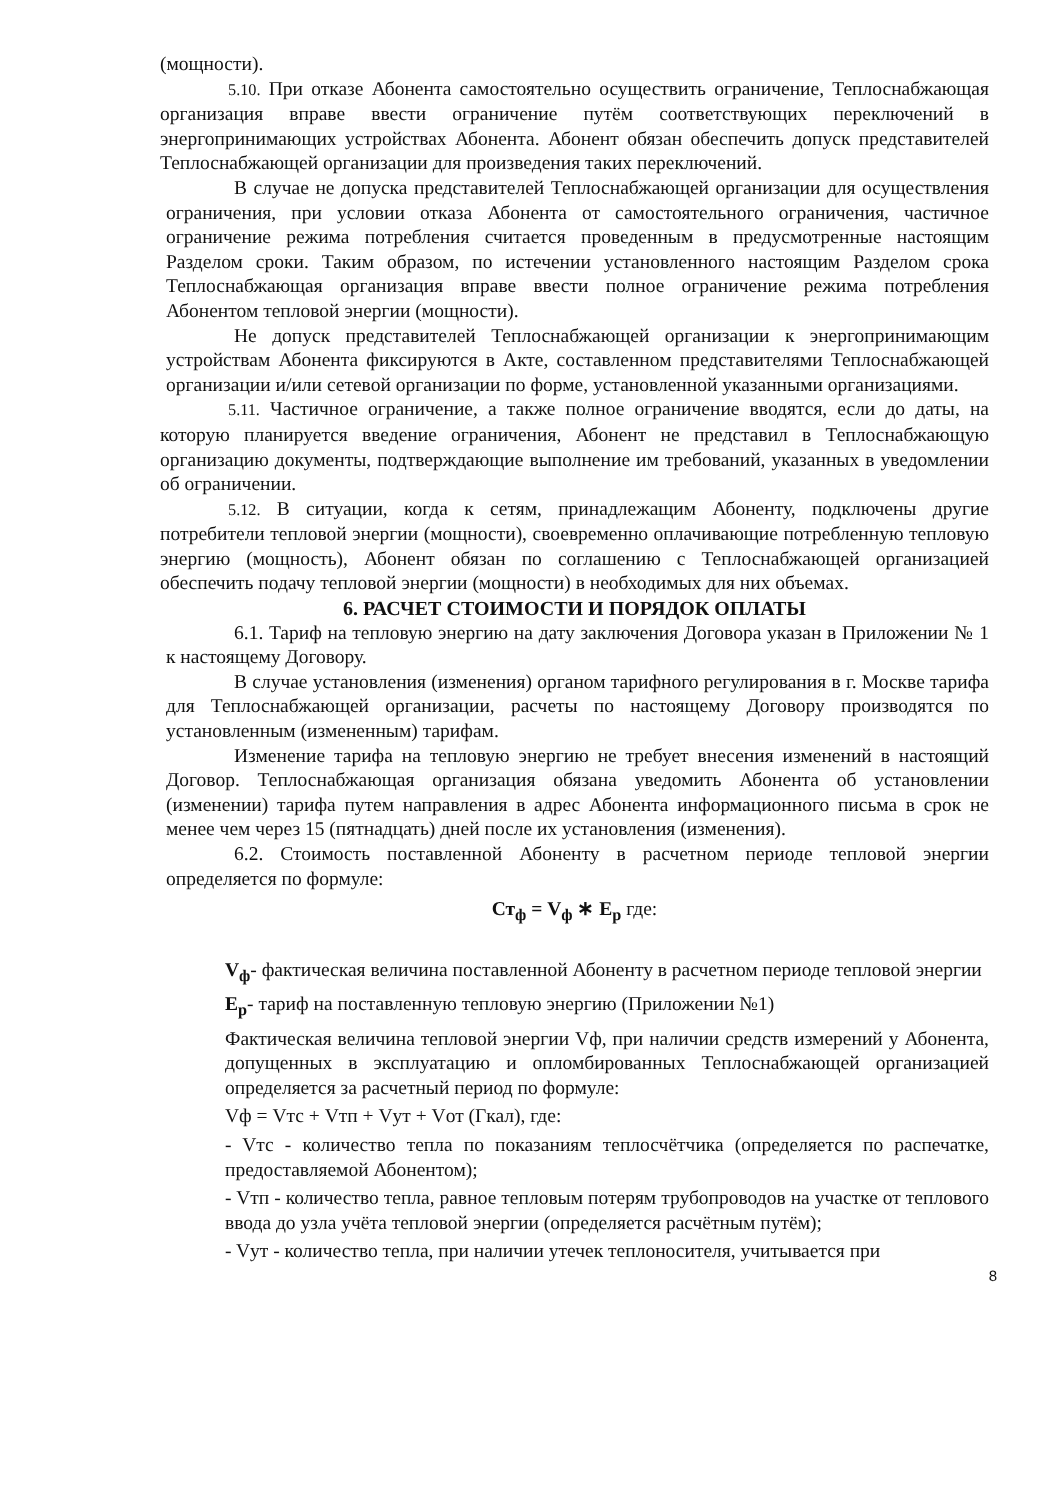(мощности).
5.10. При отказе Абонента самостоятельно осуществить ограничение, Теплоснабжающая организация вправе ввести ограничение путём соответствующих переключений в энергопринимающих устройствах Абонента. Абонент обязан обеспечить допуск представителей Теплоснабжающей организации для произведения таких переключений.
В случае не допуска представителей Теплоснабжающей организации для осуществления ограничения, при условии отказа Абонента от самостоятельного ограничения, частичное ограничение режима потребления считается проведенным в предусмотренные настоящим Разделом сроки. Таким образом, по истечении установленного настоящим Разделом срока Теплоснабжающая организация вправе ввести полное ограничение режима потребления Абонентом тепловой энергии (мощности).
Не допуск представителей Теплоснабжающей организации к энергопринимающим устройствам Абонента фиксируются в Акте, составленном представителями Теплоснабжающей организации и/или сетевой организации по форме, установленной указанными организациями.
5.11. Частичное ограничение, а также полное ограничение вводятся, если до даты, на которую планируется введение ограничения, Абонент не представил в Теплоснабжающую организацию документы, подтверждающие выполнение им требований, указанных в уведомлении об ограничении.
5.12. В ситуации, когда к сетям, принадлежащим Абоненту, подключены другие потребители тепловой энергии (мощности), своевременно оплачивающие потребленную тепловую энергию (мощность), Абонент обязан по соглашению с Теплоснабжающей организацией обеспечить подачу тепловой энергии (мощности) в необходимых для них объемах.
6. РАСЧЕТ СТОИМОСТИ И ПОРЯДОК ОПЛАТЫ
6.1. Тариф на тепловую энергию на дату заключения Договора указан в Приложении № 1 к настоящему Договору.
В случае установления (изменения) органом тарифного регулирования в г. Москве тарифа для Теплоснабжающей организации, расчеты по настоящему Договору производятся по установленным (измененным) тарифам.
Изменение тарифа на тепловую энергию не требует внесения изменений в настоящий Договор. Теплоснабжающая организация обязана уведомить Абонента об установлении (изменении) тарифа путем направления в адрес Абонента информационного письма в срок не менее чем через 15 (пятнадцать) дней после их установления (изменения).
6.2. Стоимость поставленной Абоненту в расчетном периоде тепловой энергии определяется по формуле:
Ст<sub>ф</sub> = V<sub>ф</sub> ∗ E<sub>p</sub> где:
V<sub>ф</sub>- фактическая величина поставленной Абоненту в расчетном периоде тепловой энергии
E<sub>p</sub>- тариф на поставленную тепловую энергию (Приложении №1)
Фактическая величина тепловой энергии Vф, при наличии средств измерений у Абонента, допущенных в эксплуатацию и опломбированных Теплоснабжающей организацией определяется за расчетный период по формуле:
Vф = Vтс + Vтп + Vут + Vот (Гкал), где:
- Vтс - количество тепла по показаниям теплосчётчика (определяется по распечатке, предоставляемой Абонентом);
- Vтп - количество тепла, равное тепловым потерям трубопроводов на участке от теплового ввода до узла учёта тепловой энергии (определяется расчётным путём);
- Vут - количество тепла, при наличии утечек теплоносителя, учитывается при
8